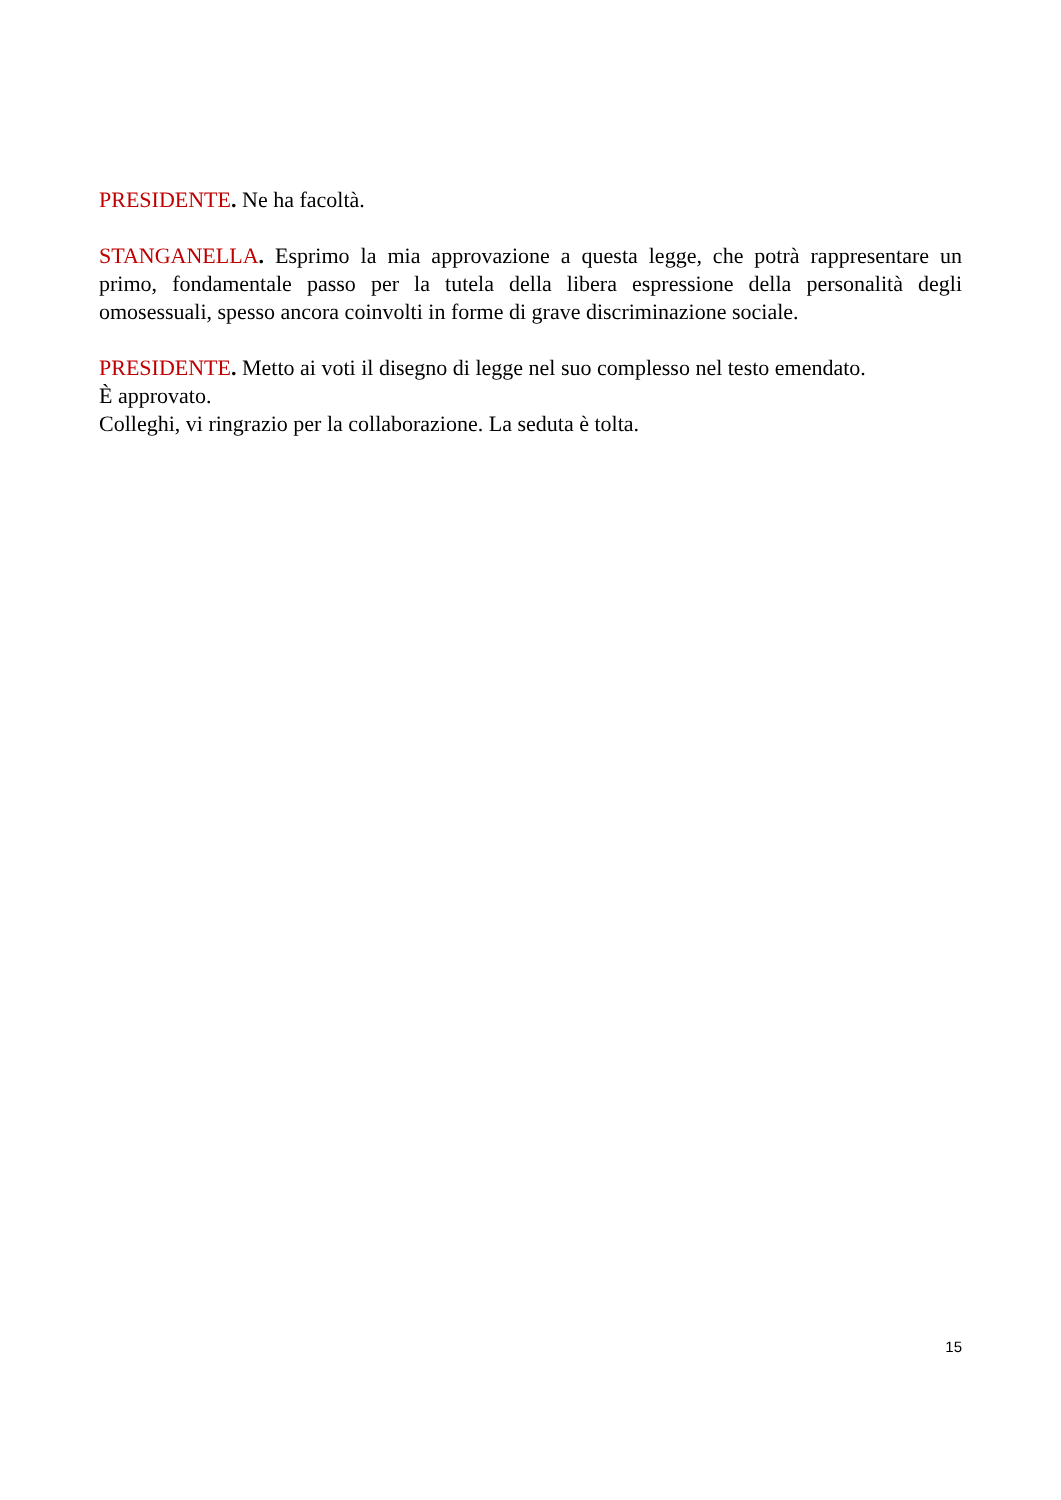PRESIDENTE. Ne ha facoltà.
STANGANELLA. Esprimo la mia approvazione a questa legge, che potrà rappresentare un primo, fondamentale passo per la tutela della libera espressione della personalità degli omosessuali, spesso ancora coinvolti in forme di grave discriminazione sociale.
PRESIDENTE. Metto ai voti il disegno di legge nel suo complesso nel testo emendato.
È approvato.
Colleghi, vi ringrazio per la collaborazione. La seduta è tolta.
15